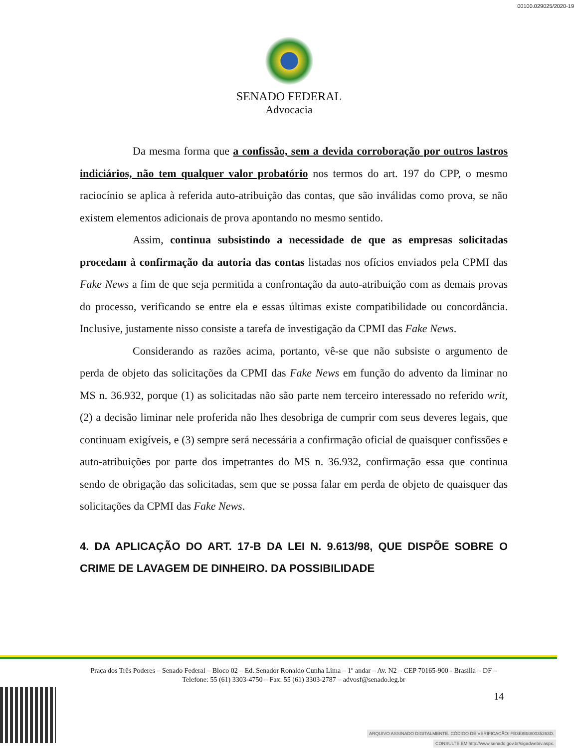00100.029025/2020-19
SENADO FEDERAL
Advocacia
Da mesma forma que a confissão, sem a devida corroboração por outros lastros indiciários, não tem qualquer valor probatório nos termos do art. 197 do CPP, o mesmo raciocínio se aplica à referida auto-atribuição das contas, que são inválidas como prova, se não existem elementos adicionais de prova apontando no mesmo sentido.
Assim, continua subsistindo a necessidade de que as empresas solicitadas procedam à confirmação da autoria das contas listadas nos ofícios enviados pela CPMI das Fake News a fim de que seja permitida a confrontação da auto-atribuição com as demais provas do processo, verificando se entre ela e essas últimas existe compatibilidade ou concordância. Inclusive, justamente nisso consiste a tarefa de investigação da CPMI das Fake News.
Considerando as razões acima, portanto, vê-se que não subsiste o argumento de perda de objeto das solicitações da CPMI das Fake News em função do advento da liminar no MS n. 36.932, porque (1) as solicitadas não são parte nem terceiro interessado no referido writ, (2) a decisão liminar nele proferida não lhes desobriga de cumprir com seus deveres legais, que continuam exigíveis, e (3) sempre será necessária a confirmação oficial de quaisquer confissões e auto-atribuições por parte dos impetrantes do MS n. 36.932, confirmação essa que continua sendo de obrigação das solicitadas, sem que se possa falar em perda de objeto de quaisquer das solicitações da CPMI das Fake News.
4. DA APLICAÇÃO DO ART. 17-B DA LEI N. 9.613/98, QUE DISPÕE SOBRE O CRIME DE LAVAGEM DE DINHEIRO. DA POSSIBILIDADE
Praça dos Três Poderes – Senado Federal – Bloco 02 – Ed. Senador Ronaldo Cunha Lima – 1º andar – Av. N2 – CEP 70165-900 - Brasília – DF – Telefone: 55 (61) 3303-4750 – Fax: 55 (61) 3303-2787 – advosf@senado.leg.br
14
ARQUIVO ASSINADO DIGITALMENTE. CÓDIGO DE VERIFICAÇÃO: FB3E8B880035263D.
CONSULTE EM http://www.senado.gov.br/sigadweb/v.aspx.